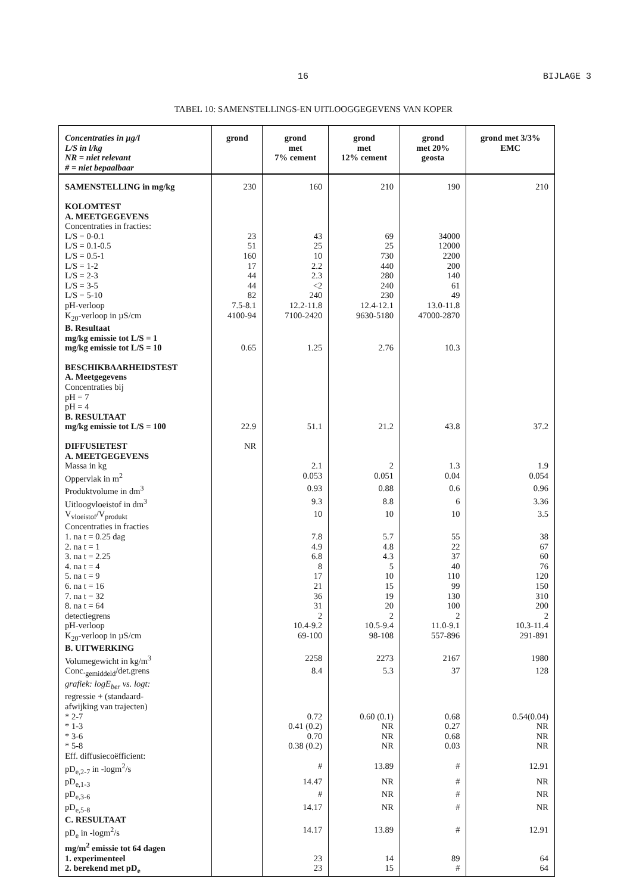16 BIJLAGE 3
TABEL 10: SAMENSTELLINGS-EN UITLOOGGEGEVENS VAN KOPER
| Concentraties in µg/l L/S in l/kg NR = niet relevant # = niet bepaalbaar | grond | grond met 7% cement | grond met 12% cement | grond met 20% geosta | grond met 3/3% EMC |
| --- | --- | --- | --- | --- | --- |
| SAMENSTELLING in mg/kg | 230 | 160 | 210 | 190 | 210 |
| KOLOMTEST | | | | | |
| A. MEETGEGEVENS | | | | | |
| Concentraties in fracties: | | | | | |
| L/S = 0-0.1 | 23 | 43 | 69 | 34000 | |
| L/S = 0.1-0.5 | 51 | 25 | 25 | 12000 | |
| L/S = 0.5-1 | 160 | 10 | 730 | 2200 | |
| L/S = 1-2 | 17 | 2.2 | 440 | 200 | |
| L/S = 2-3 | 44 | 2.3 | 280 | 140 | |
| L/S = 3-5 | 44 | <2 | 240 | 61 | |
| L/S = 5-10 | 82 | 240 | 230 | 49 | |
| pH-verloop | 7.5-8.1 | 12.2-11.8 | 12.4-12.1 | 13.0-11.8 | |
| K<sub>20</sub>-verloop in µS/cm | 4100-94 | 7100-2420 | 9630-5180 | 47000-2870 | |
| B. Resultaat | | | | | |
| mg/kg emissie tot L/S = 1 | | | | | |
| mg/kg emissie tot L/S = 10 | 0.65 | 1.25 | 2.76 | 10.3 | |
| BESCHIKBAARHEIDSTEST | | | | | |
| A. Meetgegevens | | | | | |
| Concentraties bij | | | | | |
| pH = 7 | | | | | |
| pH = 4 | | | | | |
| B. RESULTAAT | | | | | |
| mg/kg emissie tot L/S = 100 | 22.9 | 51.1 | 21.2 | 43.8 | 37.2 |
| DIFFUSIETEST | NR | | | | |
| A. MEETGEGEVENS | | | | | |
| Massa in kg | | 2.1 | 2 | 1.3 | 1.9 |
| Oppervlak in m<sup>2</sup> | | 0.053 | 0.051 | 0.04 | 0.054 |
| Produktvolume in dm<sup>3</sup> | | 0.93 | 0.88 | 0.6 | 0.96 |
| Uitloogvloeistof in dm<sup>3</sup> | | 9.3 | 8.8 | 6 | 3.36 |
| V<sub>vloeistof</sub>/V<sub>produkt</sub> | | 10 | 10 | 10 | 3.5 |
| Concentraties in fracties | | | | | |
| 1. na t = 0.25 dag | | 7.8 | 5.7 | 55 | 38 |
| 2. na t = 1 | | 4.9 | 4.8 | 22 | 67 |
| 3. na t = 2.25 | | 6.8 | 4.3 | 37 | 60 |
| 4. na t = 4 | | 8 | 5 | 40 | 76 |
| 5. na t = 9 | | 17 | 10 | 110 | 120 |
| 6. na t = 16 | | 21 | 15 | 99 | 150 |
| 7. na t = 32 | | 36 | 19 | 130 | 310 |
| 8. na t = 64 | | 31 | 20 | 100 | 200 |
| detectiegrens | | 2 | 2 | 2 | 2 |
| pH-verloop | | 10.4-9.2 | 10.5-9.4 | 11.0-9.1 | 10.3-11.4 |
| K<sub>20</sub>-verloop in µS/cm | | 69-100 | 98-108 | 557-896 | 291-891 |
| B. UITWERKING | | | | | |
| Volumegewicht in kg/m<sup>3</sup> | | 2258 | 2273 | 2167 | 1980 |
| Conc.<sub>gemiddeld</sub>/det.grens | | 8.4 | 5.3 | 37 | 128 |
| grafiek: logE<sub>ber</sub> vs. logt: | | | | | |
| regressie + (standaard- | | | | | |
| afwijking van trajecten) | | | | | |
| * 2-7 | | 0.72 | 0.60 (0.1) | 0.68 | 0.54(0.04) |
| * 1-3 | | 0.41 (0.2) | NR | 0.27 | NR |
| * 3-6 | | 0.70 | NR | 0.68 | NR |
| * 5-8 | | 0.38 (0.2) | NR | 0.03 | NR |
| Eff. diffusiecoëfficient: | | | | | |
| pD<sub>e,2-7</sub> in -logm<sup>2</sup>/s | | # | 13.89 | # | 12.91 |
| pD<sub>e,1-3</sub> | | 14.47 | NR | # | NR |
| pD<sub>e,3-6</sub> | | # | NR | # | NR |
| pD<sub>e,5-8</sub> | | 14.17 | NR | # | NR |
| C. RESULTAAT | | | | | |
| pD<sub>e</sub> in -logm<sup>2</sup>/s | | 14.17 | 13.89 | # | 12.91 |
| mg/m<sup>2</sup> emissie tot 64 dagen | | | | | |
| 1. experimenteel | | 23 | 14 | 89 | 64 |
| 2. berekend met pD<sub>e</sub> | | 23 | 15 | # | 64 |